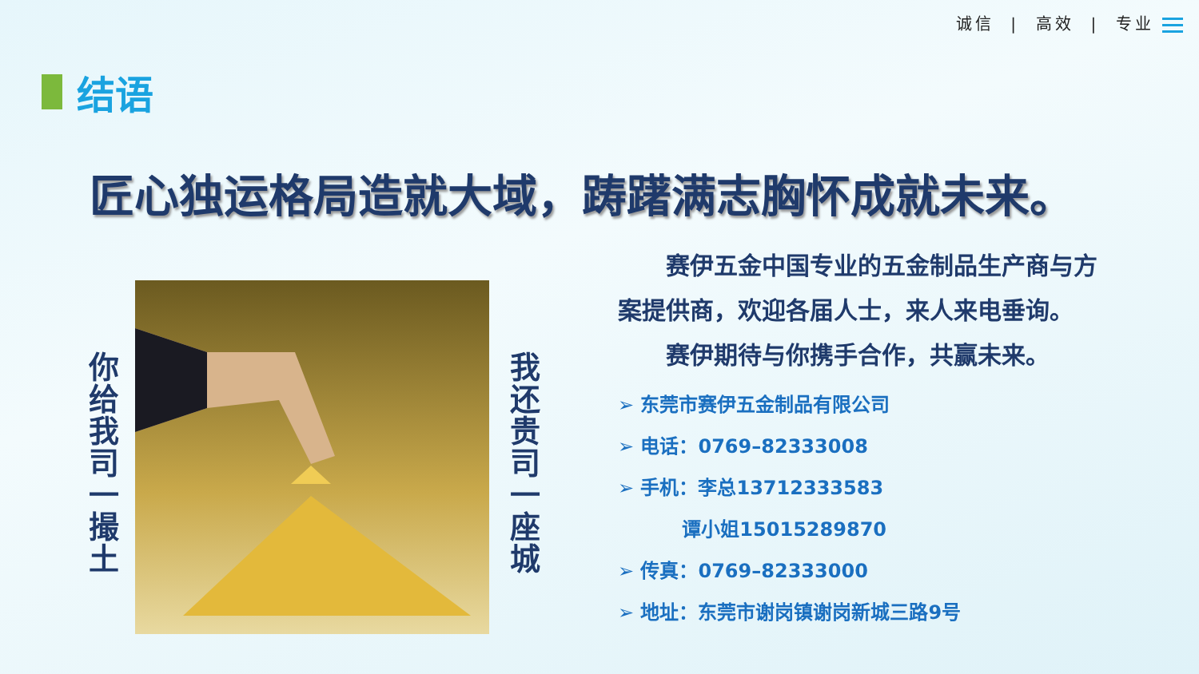诚信 | 高效 | 专业
结语
匠心独运格局造就大域，踌躇满志胸怀成就未来。
你给我司一撮土
我还贵司一座城
　　赛伊五金中国专业的五金制品生产商与方案提供商，欢迎各届人士，来人来电垂询。
　　赛伊期待与你携手合作，共赢未来。
➢ 东莞市赛伊五金制品有限公司
➢ 电话：0769–82333008
➢ 手机：李总13712333583
　　　 谭小姐15015289870
➢ 传真：0769–82333000
➢ 地址：东莞市谢岗镇谢岗新城三路9号